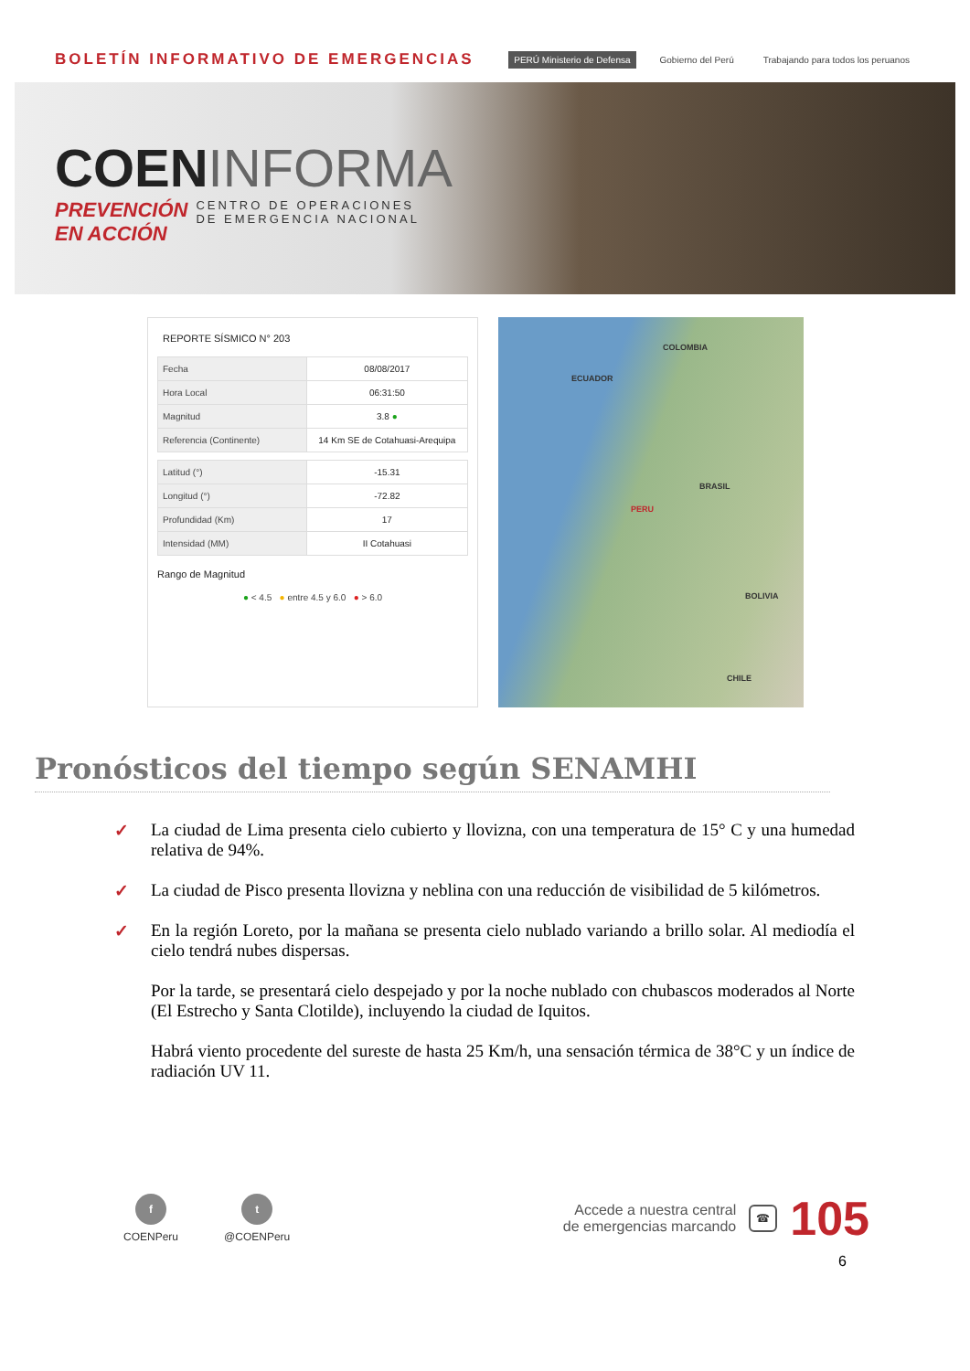BOLETÍN INFORMATIVO DE EMERGENCIAS
PERÚ Ministerio de Defensa Gobierno del Perú Trabajando para todos los peruanos
COENINFORMA
PREVENCIÓN EN ACCIÓN
CENTRO DE OPERACIONES
DE EMERGENCIA NACIONAL
REPORTE SÍSMICO N° 203
| Fecha | 08/08/2017 |
| Hora Local | 06:31:50 |
| Magnitud | 3.8 ● |
| Referencia (Continente) | 14 Km SE de Cotahuasi-Arequipa |
| Latitud (°) | -15.31 |
| Longitud (°) | -72.82 |
| Profundidad (Km) | 17 |
| Intensidad (MM) | II Cotahuasi |
Rango de Magnitud
● < 4.5 ● entre 4.5 y 6.0 ● > 6.0
COLOMBIA
ECUADOR
BRASIL
PERU
BOLIVIA
CHILE
Pronósticos del tiempo según SENAMHI
✓ La ciudad de Lima presenta cielo cubierto y llovizna, con una temperatura de 15° C y una humedad relativa de 94%.
✓ La ciudad de Pisco presenta llovizna y neblina con una reducción de visibilidad de 5 kilómetros.
✓ En la región Loreto, por la mañana se presenta cielo nublado variando a brillo solar. Al mediodía el cielo tendrá nubes dispersas.
Por la tarde, se presentará cielo despejado y por la noche nublado con chubascos moderados al Norte (El Estrecho y Santa Clotilde), incluyendo la ciudad de Iquitos.
Habrá viento procedente del sureste de hasta 25 Km/h, una sensación térmica de 38°C y un índice de radiación UV 11.
f
COENPeru
t
@COENPeru
Accede a nuestra central
de emergencias marcando
☎
105
6